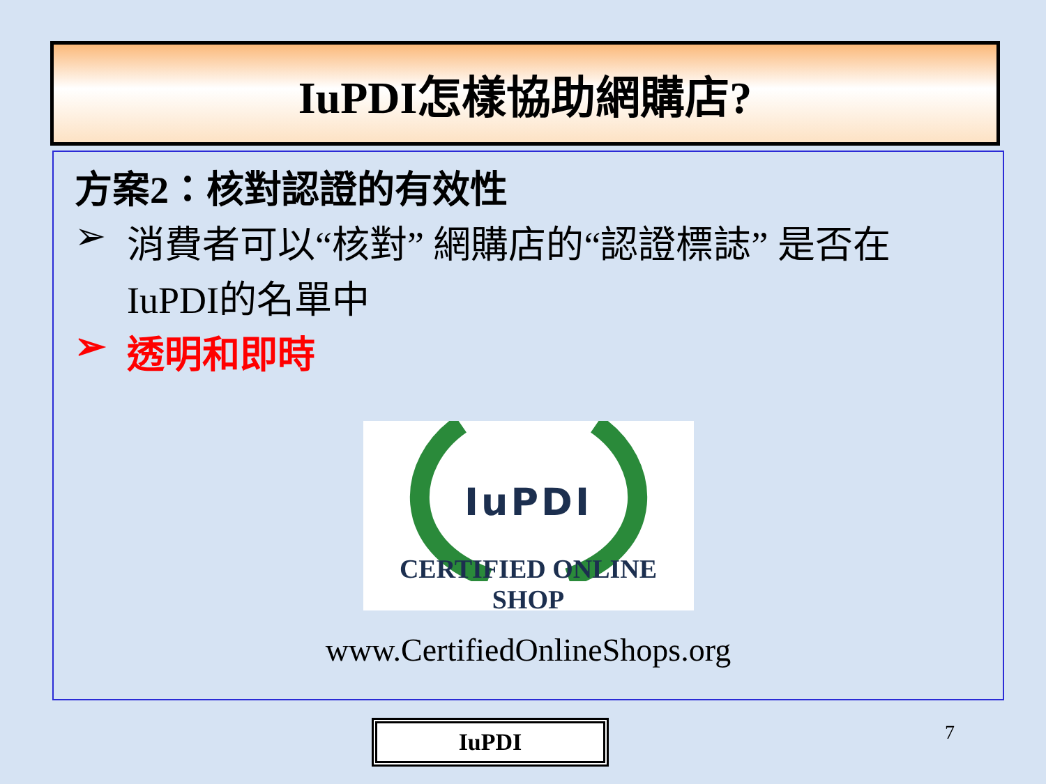IuPDI怎樣協助網購店?
方案2：核對認證的有效性
➢ 消費者可以“核對” 網購店的“認證標誌” 是否在IuPDI的名單中
➢ 透明和即時
IuPDI
CERTIFIED ONLINE SHOP
www.CertifiedOnlineShops.org
IuPDI 7